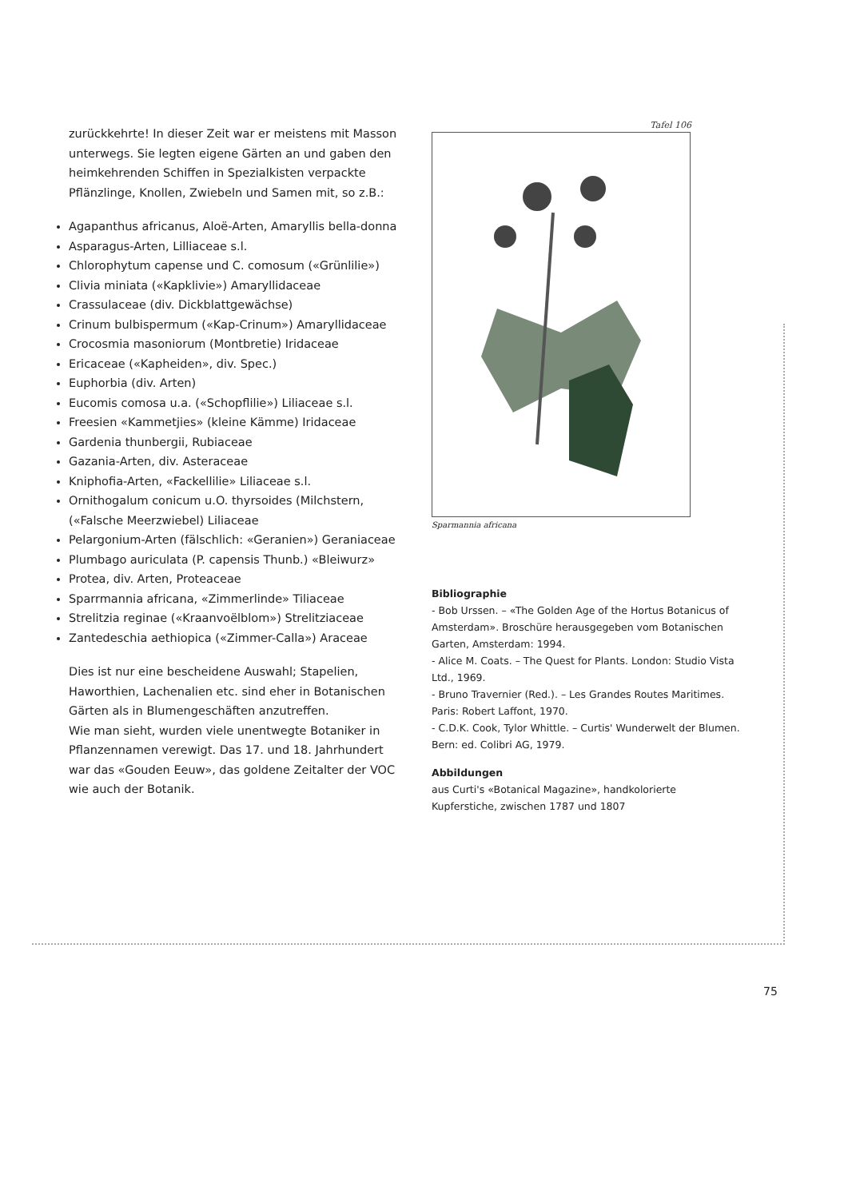zurückkehrte! In dieser Zeit war er meistens mit Masson unterwegs. Sie legten eigene Gärten an und gaben den heimkehrenden Schiffen in Spezialkisten verpackte Pflänzlinge, Knollen, Zwiebeln und Samen mit, so z.B.:
Agapanthus africanus, Aloë-Arten, Amaryllis bella-donna
Asparagus-Arten, Lilliaceae s.l.
Chlorophytum capense und C. comosum («Grünlilie»)
Clivia miniata («Kapklivie») Amaryllidaceae
Crassulaceae (div. Dickblattgewächse)
Crinum bulbispermum («Kap-Crinum») Amaryllidaceae
Crocosmia masoniorum (Montbretie) Iridaceae
Ericaceae («Kapheiden», div. Spec.)
Euphorbia (div. Arten)
Eucomis comosa u.a. («Schopflilie») Liliaceae s.l.
Freesien «Kammetjies» (kleine Kämme) Iridaceae
Gardenia thunbergii, Rubiaceae
Gazania-Arten, div. Asteraceae
Kniphofia-Arten, «Fackellilie» Liliaceae s.l.
Ornithogalum conicum u.O. thyrsoides (Milchstern, («Falsche Meerzwiebel) Liliaceae
Pelargonium-Arten (fälschlich: «Geranien») Geraniaceae
Plumbago auriculata (P. capensis Thunb.) «Bleiwurz»
Protea, div. Arten, Proteaceae
Sparrmannia africana, «Zimmerlinde» Tiliaceae
Strelitzia reginae («Kraanvoëlblom») Strelitziaceae
Zantedeschia aethiopica («Zimmer-Calla») Araceae
Dies ist nur eine bescheidene Auswahl; Stapelien, Haworthien, Lachenalien etc. sind eher in Botanischen Gärten als in Blumengeschäften anzutreffen.
Wie man sieht, wurden viele unentwegte Botaniker in Pflanzennamen verewigt. Das 17. und 18. Jahrhundert war das «Gouden Eeuw», das goldene Zeitalter der VOC wie auch der Botanik.
Tafel 106
Sparmannia africana
Bibliographie
- Bob Urssen. – «The Golden Age of the Hortus Botanicus of Amsterdam». Broschüre herausgegeben vom Botanischen Garten, Amsterdam: 1994.
- Alice M. Coats. – The Quest for Plants. London: Studio Vista Ltd., 1969.
- Bruno Travernier (Red.). – Les Grandes Routes Maritimes. Paris: Robert Laffont, 1970.
- C.D.K. Cook, Tylor Whittle. – Curtis' Wunderwelt der Blumen. Bern: ed. Colibri AG, 1979.
Abbildungen
aus Curti's «Botanical Magazine», handkolorierte Kupferstiche, zwischen 1787 und 1807
75